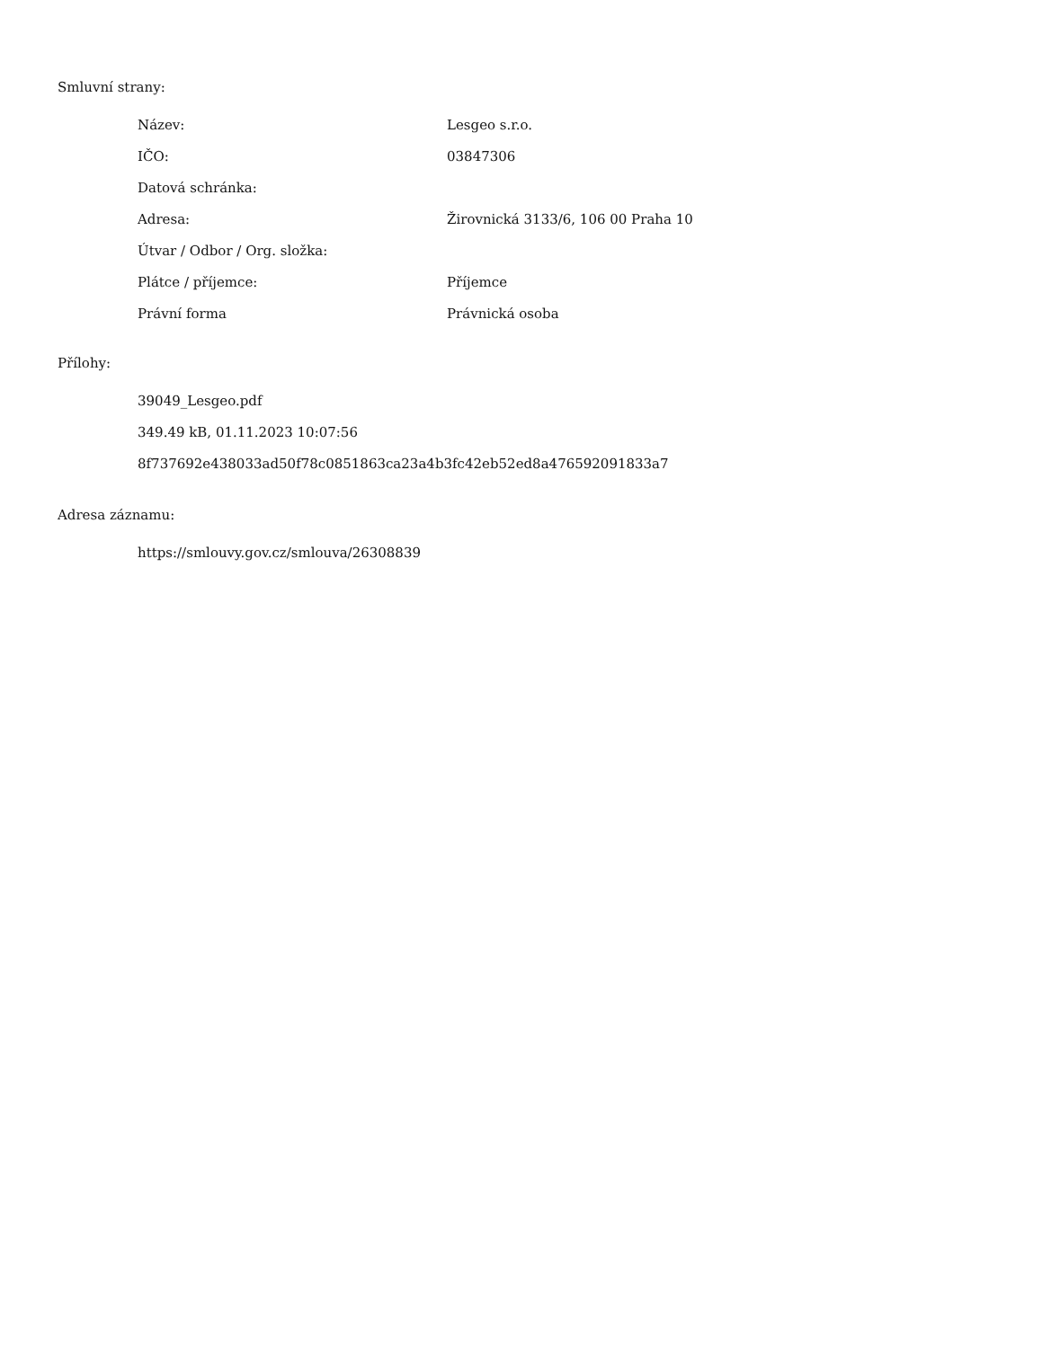Smluvní strany:
| Název: | Lesgeo s.r.o. |
| IČO: | 03847306 |
| Datová schránka: | |
| Adresa: | Žirovnická 3133/6, 106 00 Praha 10 |
| Útvar / Odbor / Org. složka: | |
| Plátce / příjemce: | Příjemce |
| Právní forma | Právnická osoba |
Přílohy:
39049_Lesgeo.pdf
349.49 kB, 01.11.2023 10:07:56
8f737692e438033ad50f78c0851863ca23a4b3fc42eb52ed8a476592091833a7
Adresa záznamu:
https://smlouvy.gov.cz/smlouva/26308839